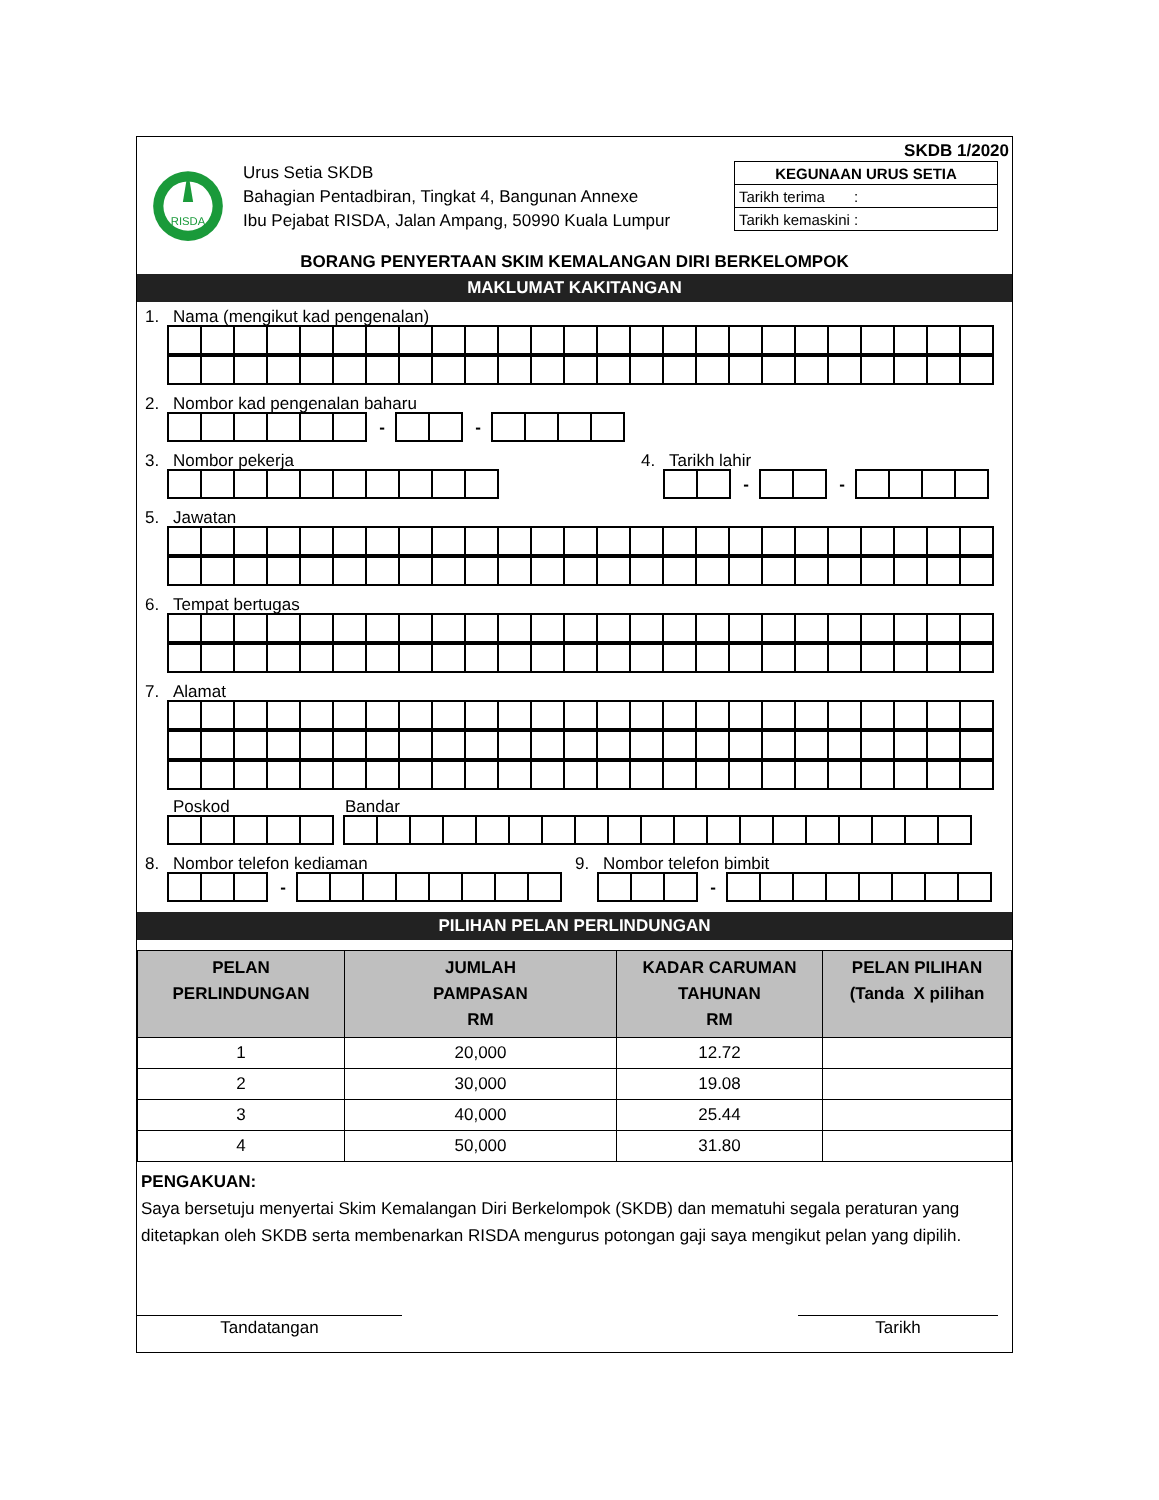SKDB 1/2020
RISDA
Urus Setia SKDB
Bahagian Pentadbiran, Tingkat 4, Bangunan Annexe
Ibu Pejabat RISDA, Jalan Ampang, 50990 Kuala Lumpur
| KEGUNAAN URUS SETIA |
| Tarikh terima : |
| Tarikh kemaskini : |
BORANG PENYERTAAN SKIM KEMALANGAN DIRI BERKELOMPOK
MAKLUMAT KAKITANGAN
1. Nama (mengikut kad pengenalan)
2. Nombor kad pengenalan baharu
- -
3. Nombor pekerja 4. Tarikh lahir
- -
5. Jawatan
6. Tempat bertugas
7. Alamat
Poskod Bandar
8. Nombor telefon kediaman
-
9. Nombor telefon bimbit
-
PILIHAN PELAN PERLINDUNGAN
| PELAN PERLINDUNGAN | JUMLAH PAMPASAN RM | KADAR CARUMAN TAHUNAN RM | PELAN PILIHAN (Tanda X pilihan |
| --- | --- | --- | --- |
| 1 | 20,000 | 12.72 | |
| 2 | 30,000 | 19.08 | |
| 3 | 40,000 | 25.44 | |
| 4 | 50,000 | 31.80 | |
PENGAKUAN:
Saya bersetuju menyertai Skim Kemalangan Diri Berkelompok (SKDB) dan mematuhi segala peraturan yang ditetapkan oleh SKDB serta membenarkan RISDA mengurus potongan gaji saya mengikut pelan yang dipilih.
Tandatangan Tarikh